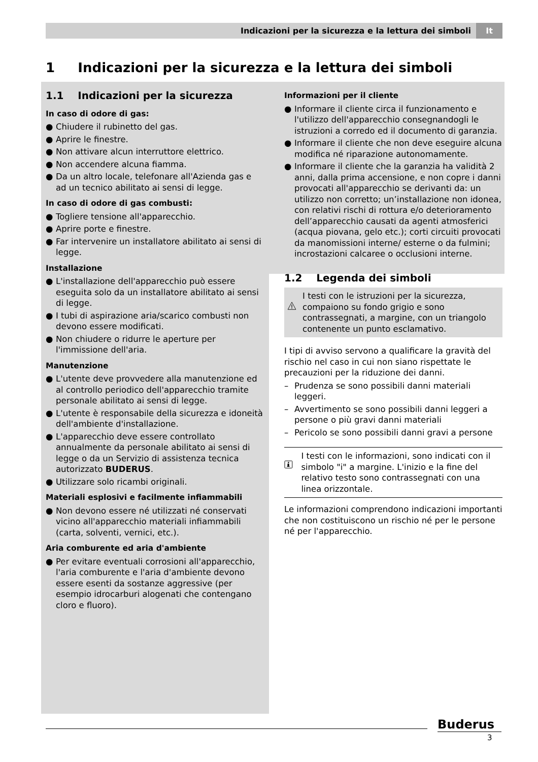Indicazioni per la sicurezza e la lettura dei simboli It
1 Indicazioni per la sicurezza e la lettura dei simboli
1.1 Indicazioni per la sicurezza
In caso di odore di gas:
● Chiudere il rubinetto del gas.
● Aprire le finestre.
● Non attivare alcun interruttore elettrico.
● Non accendere alcuna fiamma.
● Da un altro locale, telefonare all'Azienda gas e ad un tecnico abilitato ai sensi di legge.
In caso di odore di gas combusti:
● Togliere tensione all'apparecchio.
● Aprire porte e finestre.
● Far intervenire un installatore abilitato ai sensi di legge.
Installazione
● L'installazione dell'apparecchio può essere eseguita solo da un installatore abilitato ai sensi di legge.
● I tubi di aspirazione aria/scarico combusti non devono essere modificati.
● Non chiudere o ridurre le aperture per l'immissione dell'aria.
Manutenzione
● L'utente deve provvedere alla manutenzione ed al controllo periodico dell'apparecchio tramite personale abilitato ai sensi di legge.
● L'utente è responsabile della sicurezza e idoneità dell'ambiente d'installazione.
● L'apparecchio deve essere controllato annualmente da personale abilitato ai sensi di legge o da un Servizio di assistenza tecnica autorizzato BUDERUS.
● Utilizzare solo ricambi originali.
Materiali esplosivi e facilmente infiammabili
● Non devono essere né utilizzati né conservati vicino all'apparecchio materiali infiammabili (carta, solventi, vernici, etc.).
Aria comburente ed aria d'ambiente
● Per evitare eventuali corrosioni all'apparecchio, l'aria comburente e l'aria d'ambiente devono essere esenti da sostanze aggressive (per esempio idrocarburi alogenati che contengano cloro e fluoro).
Informazioni per il cliente
● Informare il cliente circa il funzionamento e l'utilizzo dell'apparecchio consegnandogli le istruzioni a corredo ed il documento di garanzia.
● Informare il cliente che non deve eseguire alcuna modifica né riparazione autonomamente.
● Informare il cliente che la garanzia ha validità 2 anni, dalla prima accensione, e non copre i danni provocati all'apparecchio se derivanti da: un utilizzo non corretto; un’installazione non idonea, con relativi rischi di rottura e/o deterioramento dell’apparecchio causati da agenti atmosferici (acqua piovana, gelo etc.); corti circuiti provocati da manomissioni interne/ esterne o da fulmini; incrostazioni calcaree o occlusioni interne.
1.2 Legenda dei simboli
I testi con le istruzioni per la sicurezza, compaiono su fondo grigio e sono contrassegnati, a margine, con un triangolo contenente un punto esclamativo.
I tipi di avviso servono a qualificare la gravità del rischio nel caso in cui non siano rispettate le precauzioni per la riduzione dei danni.
– Prudenza se sono possibili danni materiali leggeri.
– Avvertimento se sono possibili danni leggeri a persone o più gravi danni materiali
– Pericolo se sono possibili danni gravi a persone
I testi con le informazioni, sono indicati con il simbolo "i" a margine. L'inizio e la fine del relativo testo sono contrassegnati con una linea orizzontale.
Le informazioni comprendono indicazioni importanti che non costituiscono un rischio né per le persone né per l'apparecchio.
Buderus
3